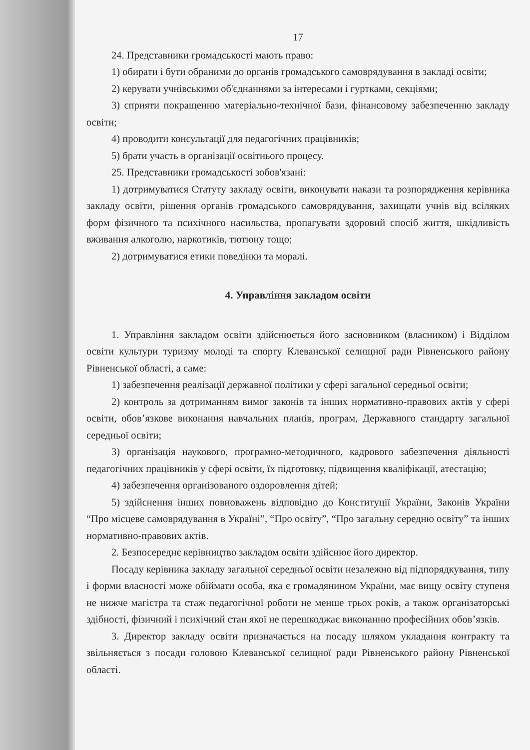17
24. Представники громадськості мають право:
1) обирати і бути обраними до органів громадського самоврядування в закладі освіти;
2) керувати учнівськими об'єднаннями за інтересами і гуртками, секціями;
3) сприяти покращенню матеріально-технічної бази, фінансовому забезпеченню закладу освіти;
4) проводити консультації для педагогічних працівників;
5) брати участь в організації освітнього процесу.
25. Представники громадськості зобов'язані:
1) дотримуватися Статуту закладу освіти, виконувати накази та розпорядження керівника закладу освіти, рішення органів громадського самоврядування, захищати учнів від всіляких форм фізичного та психічного насильства, пропагувати здоровий спосіб життя, шкідливість вживання алкоголю, наркотиків, тютюну тощо;
2) дотримуватися етики поведінки та моралі.
4. Управління закладом освіти
1. Управління закладом освіти здійснюється його засновником (власником) і Відділом освіти культури туризму молоді та спорту Клеванської селищної ради Рівненського району Рівненської області, а саме:
1) забезпечення реалізації державної політики у сфері загальної середньої освіти;
2) контроль за дотриманням вимог законів та інших нормативно-правових актів у сфері освіти, обов’язкове виконання навчальних планів, програм, Державного стандарту загальної середньої освіти;
3) організація наукового, програмно-методичного, кадрового забезпечення діяльності педагогічних працівників у сфері освіти, їх підготовку, підвищення кваліфікації, атестацію;
4) забезпечення організованого оздоровлення дітей;
5) здійснення інших повноважень відповідно до Конституції України, Законів України “Про місцеве самоврядування в Україні”, “Про освіту”, “Про загальну середню освіту” та інших нормативно-правових актів.
2. Безпосереднє керівництво закладом освіти здійснює його директор.
Посаду керівника закладу загальної середньої освіти незалежно від підпорядкування, типу і форми власності може обіймати особа, яка є громадянином України, має вищу освіту ступеня не нижче магістра та стаж педагогічної роботи не менше трьох років, а також організаторські здібності, фізичний і психічний стан якої не перешкоджає виконанню професійних обов’язків.
3. Директор закладу освіти призначається на посаду шляхом укладання контракту та звільняється з посади головою Клеванської селищної ради Рівненського району Рівненської області.